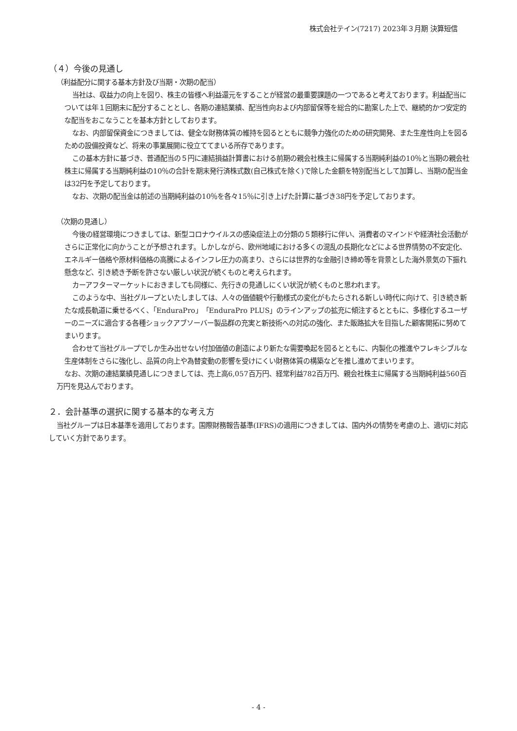株式会社テイン(7217) 2023年３月期 決算短信
（４）今後の見通し
（利益配分に関する基本方針及び当期・次期の配当）
当社は、収益力の向上を図り、株主の皆様へ利益還元をすることが経営の最重要課題の一つであると考えております。利益配当については年１回期末に配分することとし、各期の連結業績、配当性向および内部留保等を総合的に勘案した上で、継続的かつ安定的な配当をおこなうことを基本方針としております。
なお、内部留保資金につきましては、健全な財務体質の維持を図るとともに競争力強化のための研究開発、また生産性向上を図るための設備投資など、将来の事業展開に役立ててまいる所存であります。
この基本方針に基づき、普通配当の５円に連結損益計算書における前期の親会社株主に帰属する当期純利益の10％と当期の親会社株主に帰属する当期純利益の10％の合計を期末発行済株式数(自己株式を除く)で除した金額を特別配当として加算し、当期の配当金は32円を予定しております。
なお、次期の配当金は前述の当期純利益の10％を各々15％に引き上げた計算に基づき38円を予定しております。
（次期の見通し）
今後の経営環境につきましては、新型コロナウイルスの感染症法上の分類の５類移行に伴い、消費者のマインドや経済社会活動がさらに正常化に向かうことが予想されます。しかしながら、欧州地域における多くの混乱の長期化などによる世界情勢の不安定化、エネルギー価格や原材料価格の高騰によるインフレ圧力の高まり、さらには世界的な金融引き締め等を背景とした海外景気の下振れ懸念など、引き続き予断を許さない厳しい状況が続くものと考えられます。
カーアフターマーケットにおきましても同様に、先行きの見通しにくい状況が続くものと思われます。
このような中、当社グループといたしましては、人々の価値観や行動様式の変化がもたらされる新しい時代に向けて、引き続き新たな成長軌道に乗せるべく、「EnduraPro」「EnduraPro PLUS」のラインアップの拡充に傾注するとともに、多様化するユーザーのニーズに適合する各種ショックアブソーバー製品群の充実と新技術への対応の強化、また販路拡大を目指した顧客開拓に努めてまいります。
合わせて当社グループでしか生み出せない付加価値の創造により新たな需要喚起を図るとともに、内製化の推進やフレキシブルな生産体制をさらに強化し、品質の向上や為替変動の影響を受けにくい財務体質の構築などを推し進めてまいります。
なお、次期の連結業績見通しにつきましては、売上高6,057百万円、経常利益782百万円、親会社株主に帰属する当期純利益560百万円を見込んでおります。
２．会計基準の選択に関する基本的な考え方
当社グループは日本基準を適用しております。国際財務報告基準(IFRS)の適用につきましては、国内外の情勢を考慮の上、適切に対応していく方針であります。
- 4 -